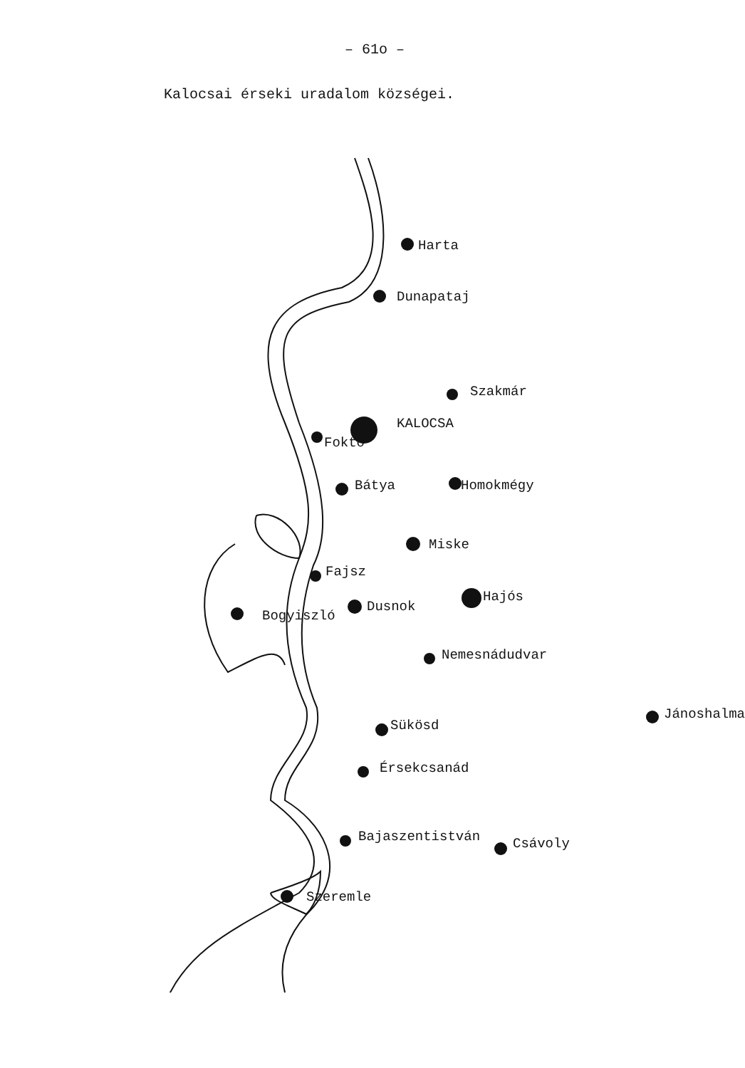– 61o –
Kalocsai érseki uradalom községei.
Harta
Dunapataj
Szakmár
KALOCSA
Foktő
Bátya Homokmégy
Miske
Fajsz
Hajós
Dusnok
Bogyiszló
Nemesnádudvar
Jánoshalma
Sükösd
Érsekcsanád
Bajaszentistván Csávoly
Szeremle